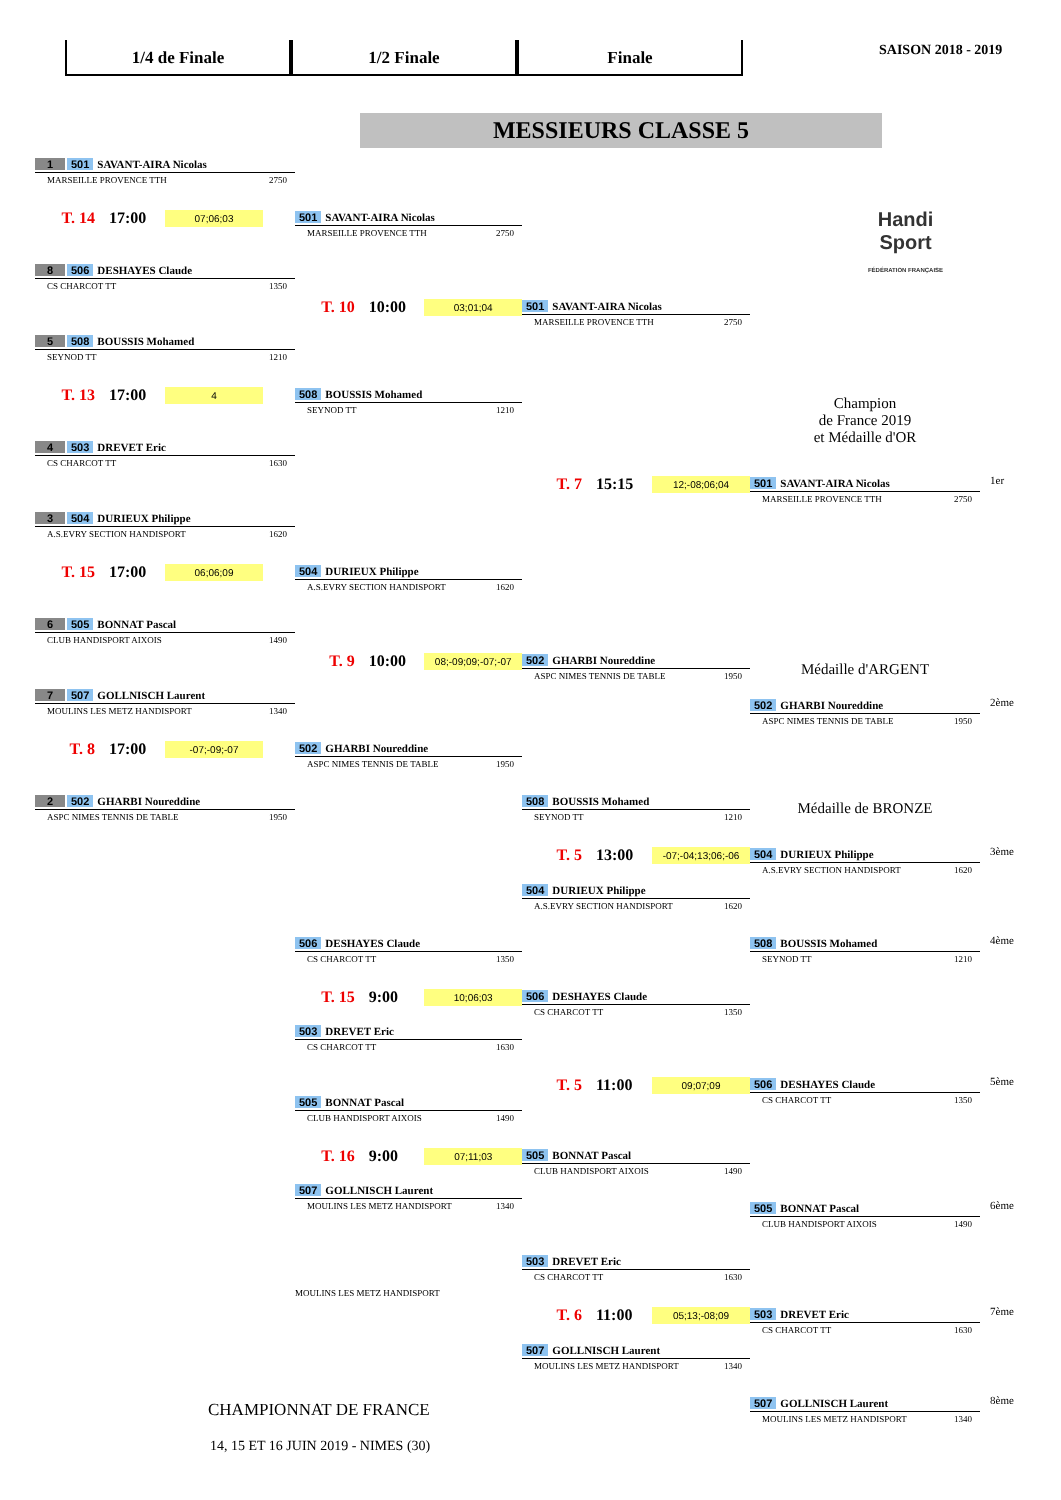1/4 de Finale 1/2 Finale Finale
SAISON 2018 - 2019
MESSIEURS CLASSE 5
1 501 SAVANT-AIRA Nicolas
MARSEILLE PROVENCE TTH 2750
T. 14 17:00 07;06;03
501 SAVANT-AIRA Nicolas
MARSEILLE PROVENCE TTH 2750
Handi
Sport
FÉDÉRATION FRANÇAISE
8 506 DESHAYES Claude
CS CHARCOT TT 1350
T. 10 10:00 03;01;04
501 SAVANT-AIRA Nicolas
MARSEILLE PROVENCE TTH 2750
5 508 BOUSSIS Mohamed
SEYNOD TT 1210
T. 13 17:00 4
508 BOUSSIS Mohamed
SEYNOD TT 1210
Champion
de France 2019
et Médaille d'OR
4 503 DREVET Eric
CS CHARCOT TT 1630
T. 7 15:15 12;-08;06;04
501 SAVANT-AIRA Nicolas
MARSEILLE PROVENCE TTH 2750
1er
3 504 DURIEUX Philippe
A.S.EVRY SECTION HANDISPORT 1620
T. 15 17:00 06;06;09
504 DURIEUX Philippe
A.S.EVRY SECTION HANDISPORT 1620
6 505 BONNAT Pascal
CLUB HANDISPORT AIXOIS 1490
T. 9 10:00 08;-09;09;-07;-07
502 GHARBI Noureddine
ASPC NIMES TENNIS DE TABLE 1950
Médaille d'ARGENT
7 507 GOLLNISCH Laurent
MOULINS LES METZ HANDISPORT 1340
502 GHARBI Noureddine
ASPC NIMES TENNIS DE TABLE 1950
2ème
T. 8 17:00 -07;-09;-07
502 GHARBI Noureddine
ASPC NIMES TENNIS DE TABLE 1950
2 502 GHARBI Noureddine
ASPC NIMES TENNIS DE TABLE 1950
508 BOUSSIS Mohamed
SEYNOD TT 1210
Médaille de BRONZE
T. 5 13:00 -07;-04;13;06;-06
504 DURIEUX Philippe
A.S.EVRY SECTION HANDISPORT 1620
3ème
504 DURIEUX Philippe
A.S.EVRY SECTION HANDISPORT 1620
506 DESHAYES Claude
CS CHARCOT TT 1350
508 BOUSSIS Mohamed
SEYNOD TT 1210
4ème
T. 15 9:00 10;06;03
506 DESHAYES Claude
CS CHARCOT TT 1350
503 DREVET Eric
CS CHARCOT TT 1630
505 BONNAT Pascal
CLUB HANDISPORT AIXOIS 1490
T. 5 11:00 09;07;09
506 DESHAYES Claude
CS CHARCOT TT 1350
5ème
T. 16 9:00 07;11;03
505 BONNAT Pascal
CLUB HANDISPORT AIXOIS 1490
507 GOLLNISCH Laurent
MOULINS LES METZ HANDISPORT 1340
505 BONNAT Pascal
CLUB HANDISPORT AIXOIS 1490
6ème
503 DREVET Eric
CS CHARCOT TT 1630
MOULINS LES METZ HANDISPORT
T. 6 11:00 05;13;-08;09
503 DREVET Eric
CS CHARCOT TT 1630
7ème
507 GOLLNISCH Laurent
MOULINS LES METZ HANDISPORT 1340
CHAMPIONNAT DE FRANCE
507 GOLLNISCH Laurent
MOULINS LES METZ HANDISPORT 1340
8ème
14, 15 ET 16 JUIN 2019 - NIMES (30)